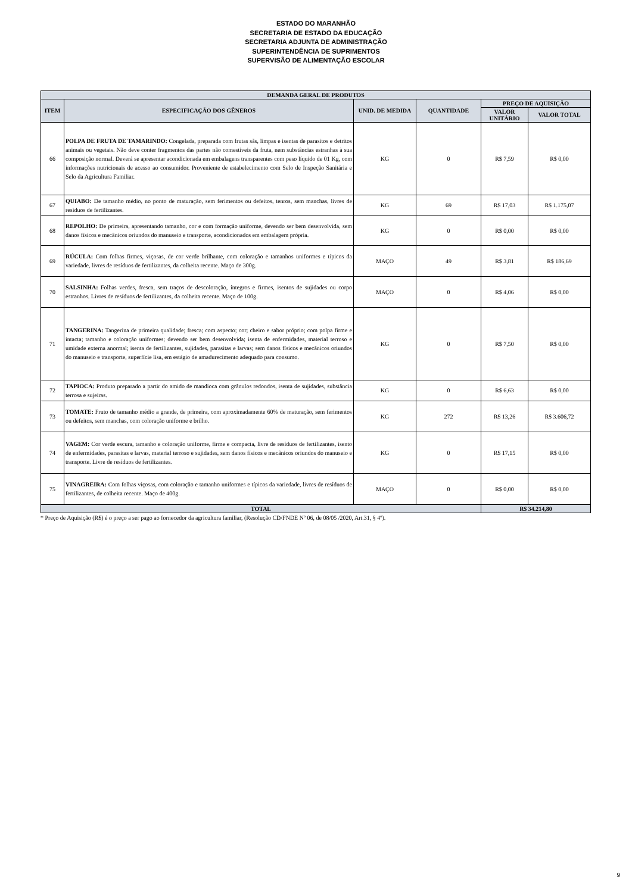ESTADO DO MARANHÃO
SECRETARIA DE ESTADO DA EDUCAÇÃO
SECRETARIA ADJUNTA DE ADMINISTRAÇÃO
SUPERINTENDÊNCIA DE SUPRIMENTOS
SUPERVISÃO DE ALIMENTAÇÃO ESCOLAR
| DEMANDA GERAL DE PRODUTOS | | | | | |
| --- | --- | --- | --- | --- | --- |
| ITEM | ESPECIFICAÇÃO DOS GÊNEROS | UNID. DE MEDIDA | QUANTIDADE | PREÇO DE AQUISIÇÃO | |
| | | | | VALOR UNITÁRIO | VALOR TOTAL |
| 66 | POLPA DE FRUTA DE TAMARINDO: Congelada, preparada com frutas sãs, limpas e isentas de parasitos e detritos animais ou vegetais. Não deve conter fragmentos das partes não comestíveis da fruta, nem substâncias estranhas à sua composição normal. Deverá se apresentar acondicionada em embalagens transparentes com peso líquido de 01 Kg, com informações nutricionais de acesso ao consumidor. Proveniente de estabelecimento com Selo de Inspeção Sanitária e Selo da Agricultura Familiar. | KG | 0 | R$ 7,59 | R$ 0,00 |
| 67 | QUIABO: De tamanho médio, no ponto de maturação, sem ferimentos ou defeitos, tenros, sem manchas, livres de resíduos de fertilizantes. | KG | 69 | R$ 17,03 | R$ 1.175,07 |
| 68 | REPOLHO: De primeira, apresentando tamanho, cor e com formação uniforme, devendo ser bem desenvolvida, sem danos físicos e mecânicos oriundos do manuseio e transporte, acondicionados em embalagem própria. | KG | 0 | R$ 0,00 | R$ 0,00 |
| 69 | RÚCULA: Com folhas firmes, viçosas, de cor verde brilhante, com coloração e tamanhos uniformes e típicos da variedade, livres de resíduos de fertilizantes, da colheita recente. Maço de 300g. | MAÇO | 49 | R$ 3,81 | R$ 186,69 |
| 70 | SALSINHA: Folhas verdes, fresca, sem traços de descoloração, íntegros e firmes, isentos de sujidades ou corpo estranhos. Livres de resíduos de fertilizantes, da colheita recente. Maço de 100g. | MAÇO | 0 | R$ 4,06 | R$ 0,00 |
| 71 | TANGERINA: Tangerina de primeira qualidade; fresca; com aspecto; cor; cheiro e sabor próprio; com polpa firme e intacta; tamanho e coloração uniformes; devendo ser bem desenvolvida; isenta de enfermidades, material terroso e umidade externa anormal; isenta de fertilizantes, sujidades, parasitas e larvas; sem danos físicos e mecânicos oriundos do manuseio e transporte, superfície lisa, em estágio de amadurecimento adequado para consumo. | KG | 0 | R$ 7,50 | R$ 0,00 |
| 72 | TAPIOCA: Produto preparado a partir do amido de mandioca com grânulos redondos, isenta de sujidades, substância terrosa e sujeiras. | KG | 0 | R$ 6,63 | R$ 0,00 |
| 73 | TOMATE: Fruto de tamanho médio a grande, de primeira, com aproximadamente 60% de maturação, sem ferimentos ou defeitos, sem manchas, com coloração uniforme e brilho. | KG | 272 | R$ 13,26 | R$ 3.606,72 |
| 74 | VAGEM: Cor verde escura, tamanho e coloração uniforme, firme e compacta, livre de resíduos de fertilizantes, isento de enfermidades, parasitas e larvas, material terroso e sujidades, sem danos físicos e mecânicos oriundos do manuseio e transporte. Livre de resíduos de fertilizantes. | KG | 0 | R$ 17,15 | R$ 0,00 |
| 75 | VINAGREIRA: Com folhas viçosas, com coloração e tamanho uniformes e típicos da variedade, livres de resíduos de fertilizantes, de colheita recente. Maço de 400g. | MAÇO | 0 | R$ 0,00 | R$ 0,00 |
| TOTAL | | | | R$ 34.214,80 | |
* Preço de Aquisição (R$) é o preço a ser pago ao fornecedor da agricultura familiar, (Resolução CD/FNDE Nº 06, de 08/05 /2020, Art.31, § 4º).
9